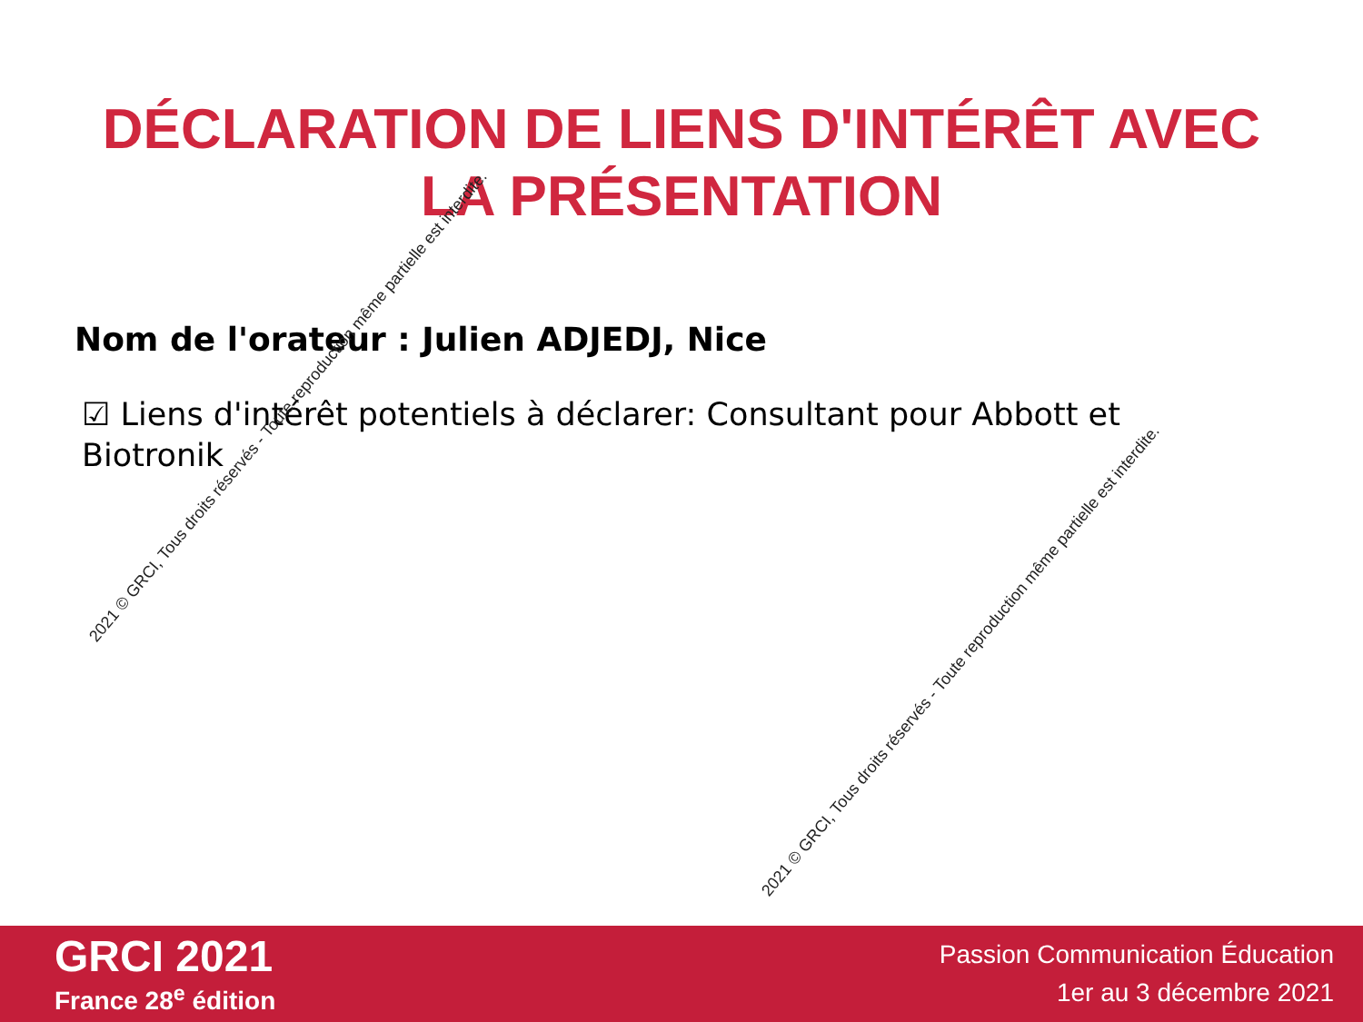DÉCLARATION DE LIENS D'INTÉRÊT AVEC
LA PRÉSENTATION
Nom de l'orateur : Julien ADJEDJ, Nice
☑ Liens d'intérêt potentiels à déclarer: Consultant pour Abbott et Biotronik
2021 © GRCI, Tous droits réservés - Toute reproduction même partielle est interdite.
2021 © GRCI, Tous droits réservés - Toute reproduction même partielle est interdite.
GRCI 2021
France 28<sup>e</sup> édition
Passion Communication Éducation
1er au 3 décembre 2021